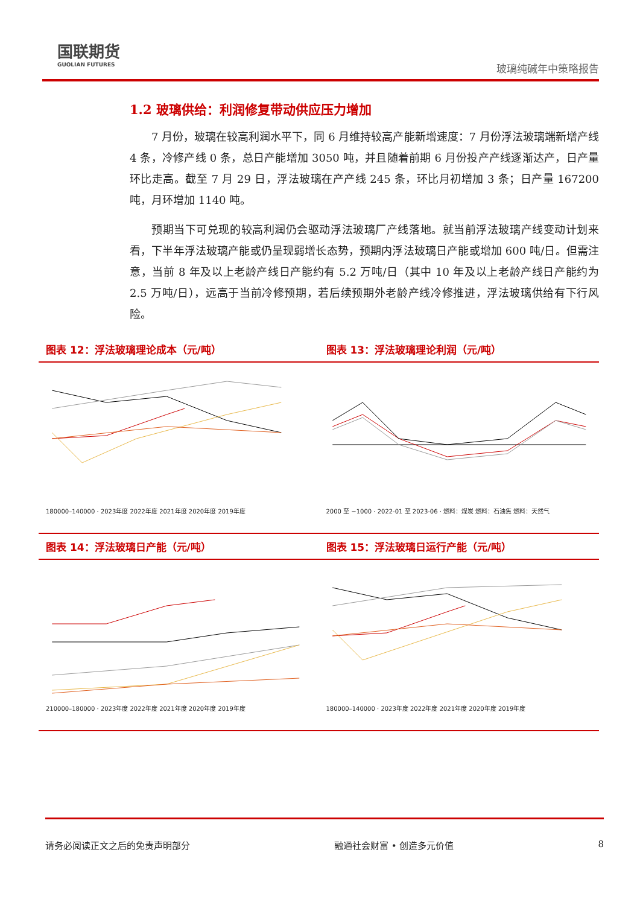国联期货
GUOLIAN FUTURES
玻璃纯碱年中策略报告
1.2 玻璃供给：利润修复带动供应压力增加
7 月份，玻璃在较高利润水平下，同 6 月维持较高产能新增速度：7 月份浮法玻璃端新增产线 4 条，冷修产线 0 条，总日产能增加 3050 吨，并且随着前期 6 月份投产产线逐渐达产，日产量环比走高。截至 7 月 29 日，浮法玻璃在产产线 245 条，环比月初增加 3 条；日产量 167200 吨，月环增加 1140 吨。
预期当下可兑现的较高利润仍会驱动浮法玻璃厂产线落地。就当前浮法玻璃产线变动计划来看，下半年浮法玻璃产能或仍呈现弱增长态势，预期内浮法玻璃日产能或增加 600 吨/日。但需注意，当前 8 年及以上老龄产线日产能约有 5.2 万吨/日（其中 10 年及以上老龄产线日产能约为 2.5 万吨/日），远高于当前冷修预期，若后续预期外老龄产线冷修推进，浮法玻璃供给有下行风险。
图表 12：浮法玻璃理论成本（元/吨）
180000–140000 · 2023年度 2022年度 2021年度 2020年度 2019年度
图表 13：浮法玻璃理论利润（元/吨）
2000 至 −1000 · 2022-01 至 2023-06 · 燃料：煤炭 燃料：石油焦 燃料：天然气
图表 14：浮法玻璃日产能（元/吨）
210000–180000 · 2023年度 2022年度 2021年度 2020年度 2019年度
图表 15：浮法玻璃日运行产能（元/吨）
180000–140000 · 2023年度 2022年度 2021年度 2020年度 2019年度
请务必阅读正文之后的免责声明部分 融通社会财富 • 创造多元价值 8